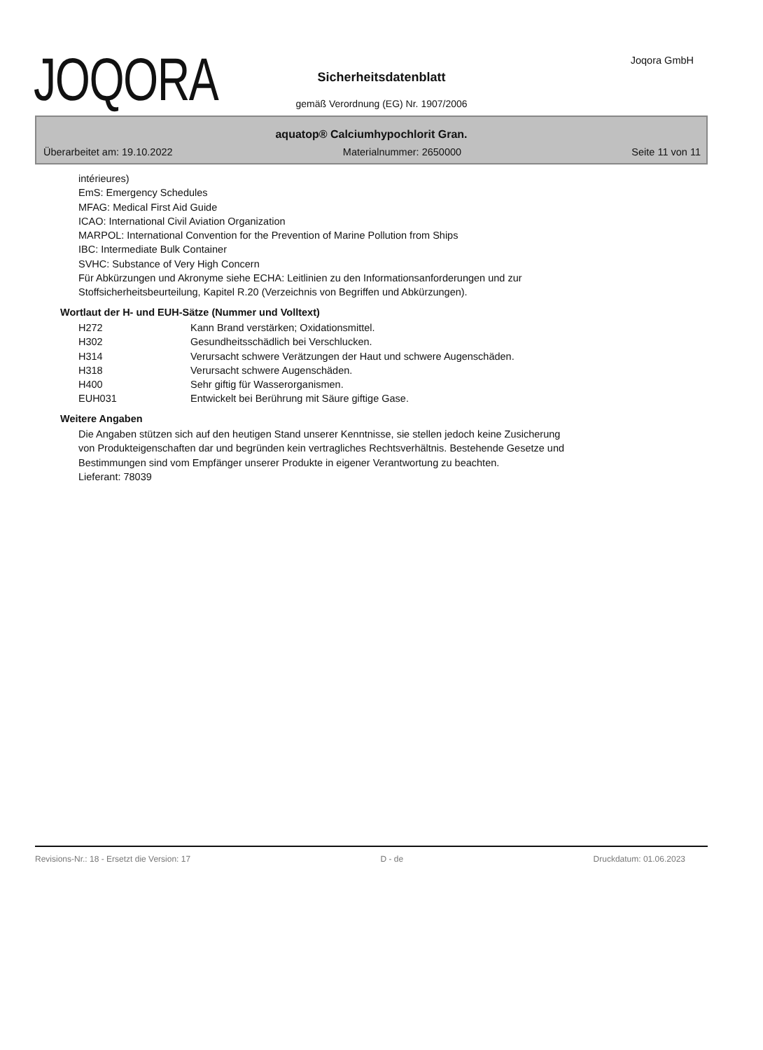JOQORA Joqora GmbH
Sicherheitsdatenblatt
gemäß Verordnung (EG) Nr. 1907/2006
aquatop® Calciumhypochlorit Gran.
Überarbeitet am: 19.10.2022 Materialnummer: 2650000 Seite 11 von 11
intérieures)
EmS: Emergency Schedules
MFAG: Medical First Aid Guide
ICAO: International Civil Aviation Organization
MARPOL: International Convention for the Prevention of Marine Pollution from Ships
IBC: Intermediate Bulk Container
SVHC: Substance of Very High Concern
Für Abkürzungen und Akronyme siehe ECHA: Leitlinien zu den Informationsanforderungen und zur
Stoffsicherheitsbeurteilung, Kapitel R.20 (Verzeichnis von Begriffen und Abkürzungen).
Wortlaut der H- und EUH-Sätze (Nummer und Volltext)
| H272 | Kann Brand verstärken; Oxidationsmittel. |
| H302 | Gesundheitsschädlich bei Verschlucken. |
| H314 | Verursacht schwere Verätzungen der Haut und schwere Augenschäden. |
| H318 | Verursacht schwere Augenschäden. |
| H400 | Sehr giftig für Wasserorganismen. |
| EUH031 | Entwickelt bei Berührung mit Säure giftige Gase. |
Weitere Angaben
Die Angaben stützen sich auf den heutigen Stand unserer Kenntnisse, sie stellen jedoch keine Zusicherung
von Produkteigenschaften dar und begründen kein vertragliches Rechtsverhältnis. Bestehende Gesetze und
Bestimmungen sind vom Empfänger unserer Produkte in eigener Verantwortung zu beachten.
Lieferant: 78039
Revisions-Nr.: 18 - Ersetzt die Version: 17 D - de Druckdatum: 01.06.2023